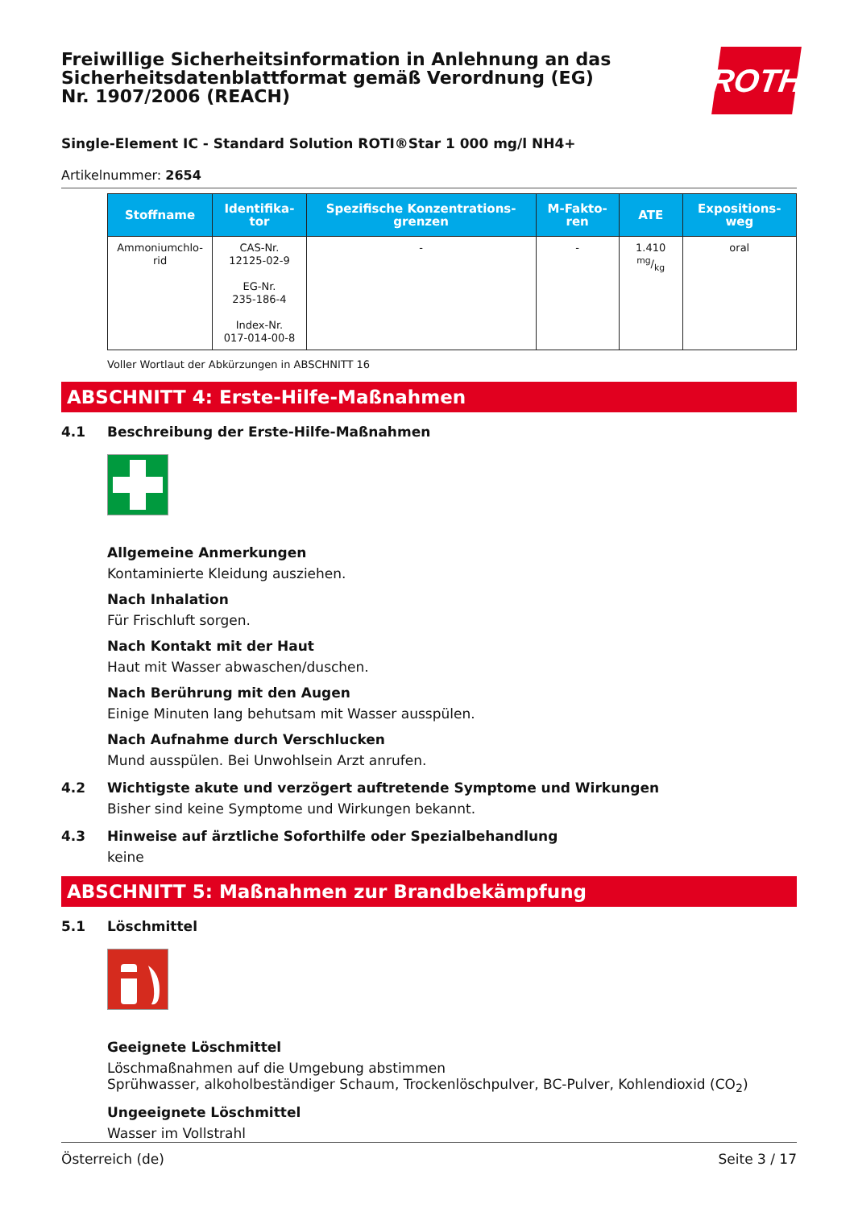Freiwillige Sicherheitsinformation in Anlehnung an das Sicherheitsdatenblattformat gemäß Verordnung (EG) Nr. 1907/2006 (REACH)
ROTH
Single-Element IC - Standard Solution ROTI®Star 1 000 mg/l NH4+
Artikelnummer: 2654
| Stoffname | Identifika-tor | Spezifische Konzentrations-grenzen | M-Fakto-ren | ATE | Expositions-weg |
| --- | --- | --- | --- | --- | --- |
| Ammoniumchlo-rid | CAS-Nr. 12125-02-9 EG-Nr. 235-186-4 Index-Nr. 017-014-00-8 | - | - | 1.410 mg/kg | oral |
Voller Wortlaut der Abkürzungen in ABSCHNITT 16
ABSCHNITT 4: Erste-Hilfe-Maßnahmen
4.1 Beschreibung der Erste-Hilfe-Maßnahmen
Allgemeine Anmerkungen
Kontaminierte Kleidung ausziehen.
Nach Inhalation
Für Frischluft sorgen.
Nach Kontakt mit der Haut
Haut mit Wasser abwaschen/duschen.
Nach Berührung mit den Augen
Einige Minuten lang behutsam mit Wasser ausspülen.
Nach Aufnahme durch Verschlucken
Mund ausspülen. Bei Unwohlsein Arzt anrufen.
4.2 Wichtigste akute und verzögert auftretende Symptome und Wirkungen
Bisher sind keine Symptome und Wirkungen bekannt.
4.3 Hinweise auf ärztliche Soforthilfe oder Spezialbehandlung
keine
ABSCHNITT 5: Maßnahmen zur Brandbekämpfung
5.1 Löschmittel
Geeignete Löschmittel
Löschmaßnahmen auf die Umgebung abstimmen
Sprühwasser, alkoholbeständiger Schaum, Trockenlöschpulver, BC-Pulver, Kohlendioxid (CO<sub>2</sub>)
Ungeeignete Löschmittel
Wasser im Vollstrahl
Österreich (de) Seite 3 / 17